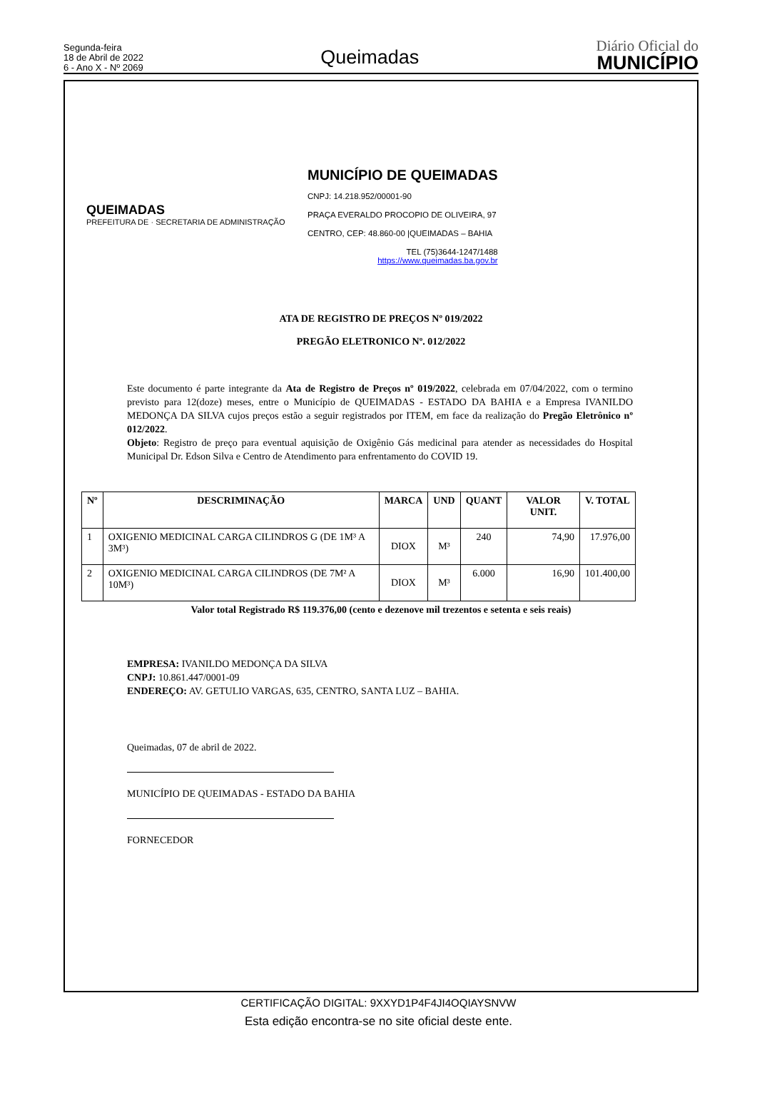Segunda-feira
18 de Abril de 2022
6 - Ano X - Nº 2069
Queimadas
Diário Oficial do
MUNICÍPIO
QUEIMADAS
PREFEITURA DE · SECRETARIA DE ADMINISTRAÇÃO
MUNICÍPIO DE QUEIMADAS
CNPJ: 14.218.952/00001-90
PRAÇA EVERALDO PROCOPIO DE OLIVEIRA, 97
CENTRO, CEP: 48.860-00 |QUEIMADAS – BAHIA
TEL (75)3644-1247/1488
https://www.queimadas.ba.gov.br
ATA DE REGISTRO DE PREÇOS Nº 019/2022
PREGÃO ELETRONICO Nº. 012/2022
Este documento é parte integrante da Ata de Registro de Preços nº 019/2022, celebrada em 07/04/2022, com o termino previsto para 12(doze) meses, entre o Município de QUEIMADAS - ESTADO DA BAHIA e a Empresa IVANILDO MEDONÇA DA SILVA cujos preços estão a seguir registrados por ITEM, em face da realização do Pregão Eletrônico nº 012/2022.
Objeto: Registro de preço para eventual aquisição de Oxigênio Gás medicinal para atender as necessidades do Hospital Municipal Dr. Edson Silva e Centro de Atendimento para enfrentamento do COVID 19.
| Nº | DESCRIMINAÇÃO | MARCA | UND | QUANT | VALOR UNIT. | V. TOTAL |
| --- | --- | --- | --- | --- | --- | --- |
| 1 | OXIGENIO MEDICINAL CARGA CILINDROS G (DE 1M³ A 3M³) | DIOX | M³ | 240 | 74,90 | 17.976,00 |
| 2 | OXIGENIO MEDICINAL CARGA CILINDROS (DE 7M² A 10M³) | DIOX | M³ | 6.000 | 16,90 | 101.400,00 |
Valor total Registrado R$ 119.376,00 (cento e dezenove mil trezentos e setenta e seis reais)
EMPRESA: IVANILDO MEDONÇA DA SILVA
CNPJ: 10.861.447/0001-09
ENDEREÇO: AV. GETULIO VARGAS, 635, CENTRO, SANTA LUZ – BAHIA.
Queimadas, 07 de abril de 2022.
MUNICÍPIO DE QUEIMADAS - ESTADO DA BAHIA
FORNECEDOR
CERTIFICAÇÃO DIGITAL: 9XXYD1P4F4JI4OQIAYSNVW
Esta edição encontra-se no site oficial deste ente.